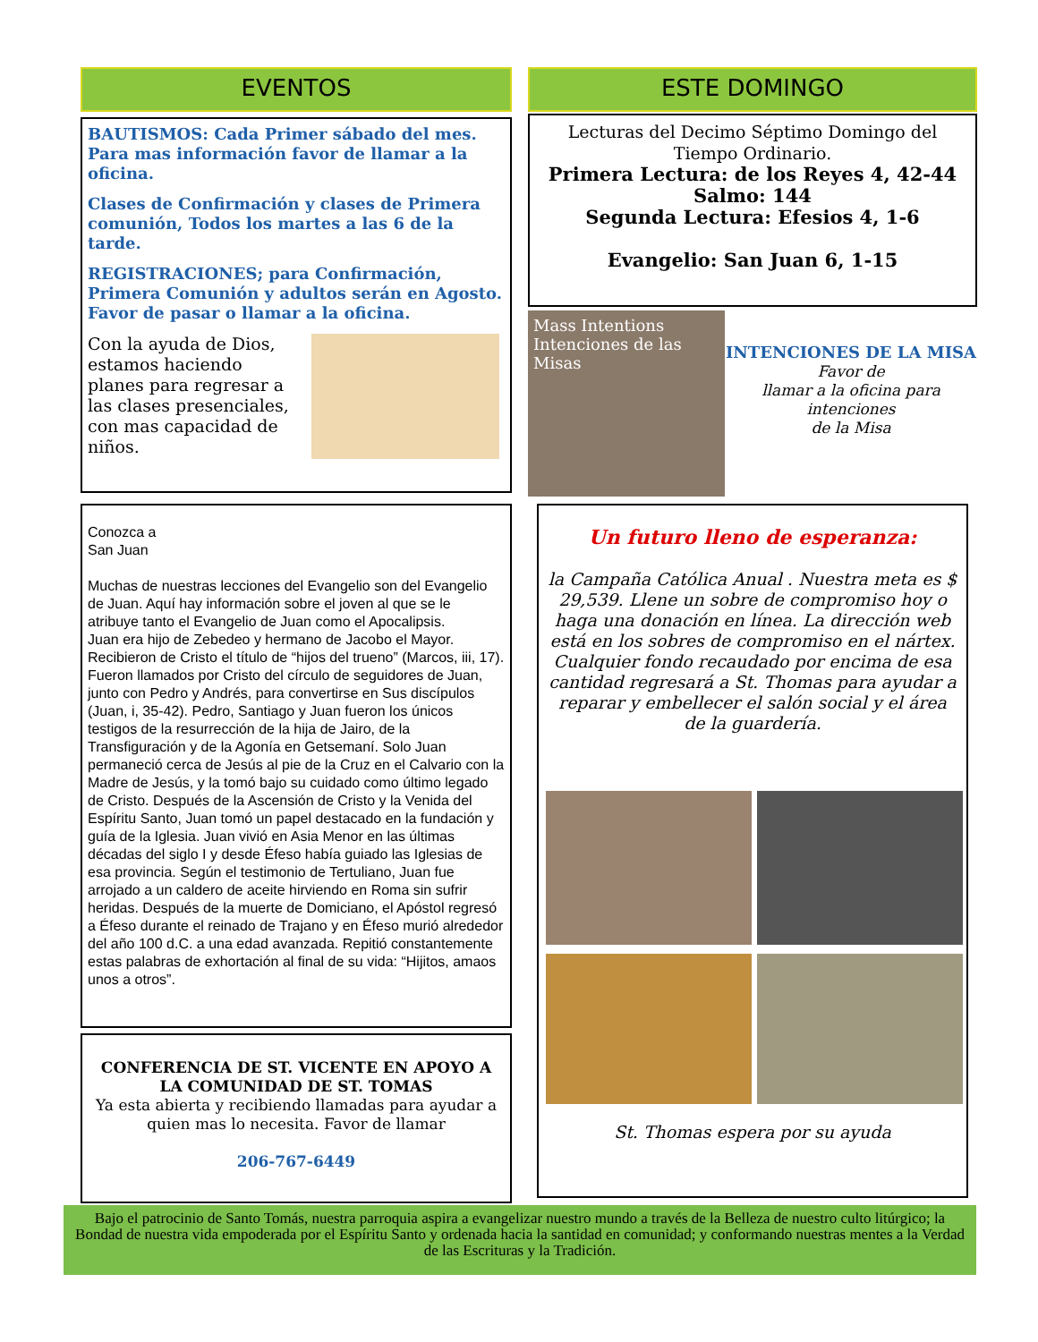EVENTOS
BAUTISMOS: Cada Primer sábado del mes. Para mas información favor de llamar a la oficina.
Clases de Confirmación y clases de Primera comunión, Todos los martes a las 6 de la tarde.
REGISTRACIONES; para Confirmación, Primera Comunión y adultos serán en Agosto. Favor de pasar o llamar a la oficina.
Con la ayuda de Dios, estamos haciendo planes para regresar a las clases presenciales, con mas capacidad de niños.
Conozca a
San Juan
Muchas de nuestras lecciones del Evangelio son del Evangelio de Juan. Aquí hay información sobre el joven al que se le atribuye tanto el Evangelio de Juan como el Apocalipsis.
Juan era hijo de Zebedeo y hermano de Jacobo el Mayor. Recibieron de Cristo el título de “hijos del trueno” (Marcos, iii, 17). Fueron llamados por Cristo del círculo de seguidores de Juan, junto con Pedro y Andrés, para convertirse en Sus discípulos (Juan, i, 35-42). Pedro, Santiago y Juan fueron los únicos testigos de la resurrección de la hija de Jairo, de la Transfiguración y de la Agonía en Getsemaní. Solo Juan permaneció cerca de Jesús al pie de la Cruz en el Calvario con la Madre de Jesús, y la tomó bajo su cuidado como último legado de Cristo. Después de la Ascensión de Cristo y la Venida del Espíritu Santo, Juan tomó un papel destacado en la fundación y guía de la Iglesia. Juan vivió en Asia Menor en las últimas décadas del siglo I y desde Éfeso había guiado las Iglesias de esa provincia. Según el testimonio de Tertuliano, Juan fue arrojado a un caldero de aceite hirviendo en Roma sin sufrir heridas. Después de la muerte de Domiciano, el Apóstol regresó a Éfeso durante el reinado de Trajano y en Éfeso murió alrededor del año 100 d.C. a una edad avanzada. Repitió constantemente estas palabras de exhortación al final de su vida: “Hijitos, amaos unos a otros”.
CONFERENCIA DE ST. VICENTE EN APOYO A LA COMUNIDAD DE ST. TOMAS
Ya esta abierta y recibiendo llamadas para ayudar a quien mas lo necesita. Favor de llamar
206-767-6449
ESTE DOMINGO
Lecturas del Decimo Séptimo Domingo del Tiempo Ordinario.
Primera Lectura: de los Reyes 4, 42-44
Salmo: 144
Segunda Lectura: Efesios 4, 1-6
Evangelio: San Juan 6, 1-15
Mass Intentions Intenciones de las Misas
INTENCIONES DE LA MISA
Favor de
llamar a la oficina para intenciones
de la Misa
Un futuro lleno de esperanza:
la Campaña Católica Anual . Nuestra meta es $ 29,539. Llene un sobre de compromiso hoy o haga una donación en línea. La dirección web está en los sobres de compromiso en el nártex. Cualquier fondo recaudado por encima de esa cantidad regresará a St. Thomas para ayudar a reparar y embellecer el salón social y el área de la guardería.
St. Thomas espera por su ayuda
Bajo el patrocinio de Santo Tomás, nuestra parroquia aspira a evangelizar nuestro mundo a través de la Belleza de nuestro culto litúrgico; la Bondad de nuestra vida empoderada por el Espíritu Santo y ordenada hacia la santidad en comunidad; y conformando nuestras mentes a la Verdad de las Escrituras y la Tradición.